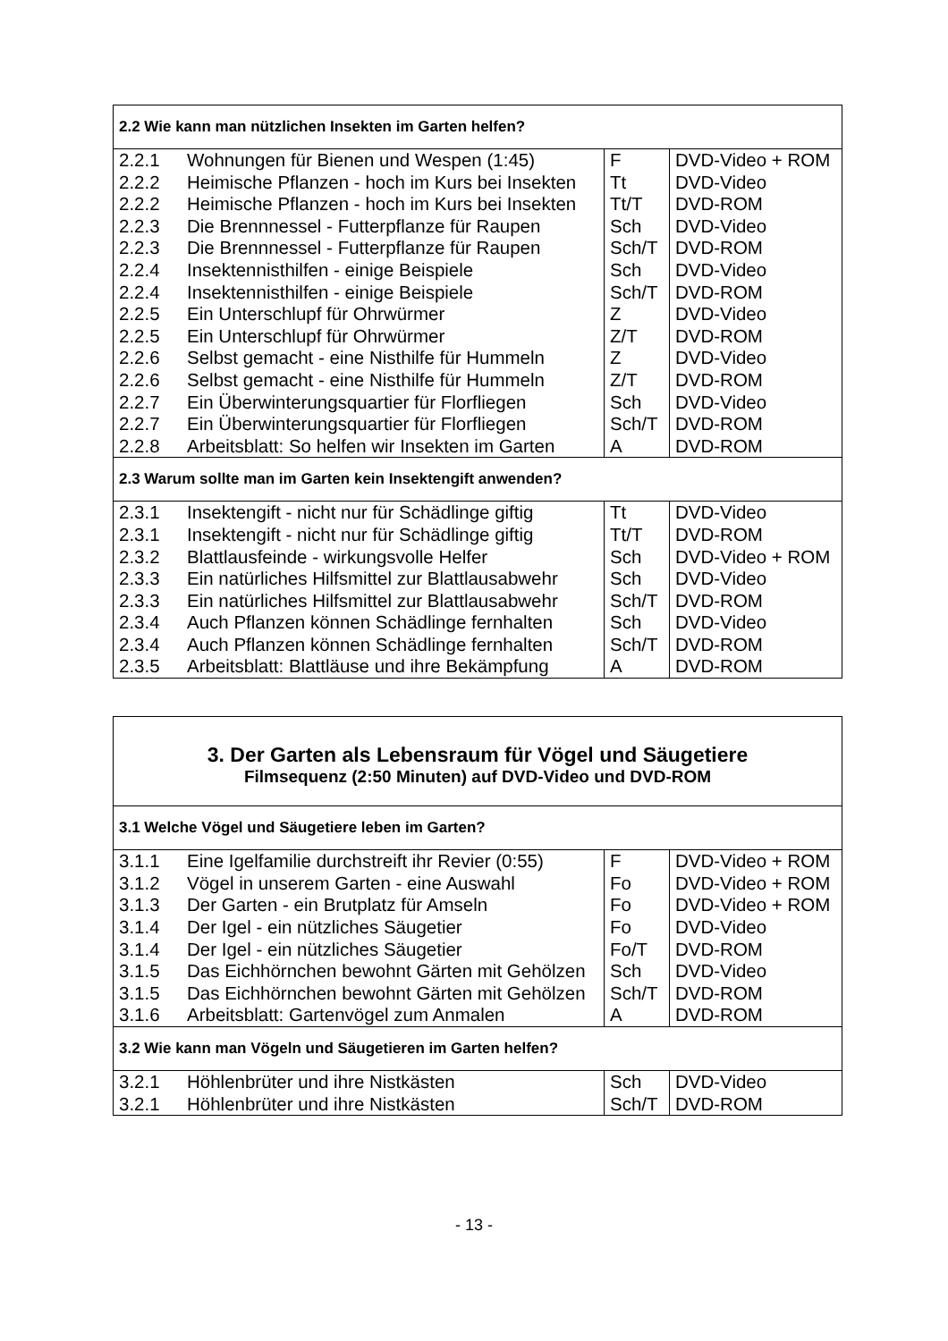| 2.2 Wie kann man nützlichen Insekten im Garten helfen? | | | |
| 2.2.1 | Wohnungen für Bienen und Wespen (1:45) | F | DVD-Video + ROM |
| 2.2.2 | Heimische Pflanzen - hoch im Kurs bei Insekten | Tt | DVD-Video |
| 2.2.2 | Heimische Pflanzen - hoch im Kurs bei Insekten | Tt/T | DVD-ROM |
| 2.2.3 | Die Brennnessel - Futterpflanze für Raupen | Sch | DVD-Video |
| 2.2.3 | Die Brennnessel - Futterpflanze für Raupen | Sch/T | DVD-ROM |
| 2.2.4 | Insektennisthilfen - einige Beispiele | Sch | DVD-Video |
| 2.2.4 | Insektennisthilfen - einige Beispiele | Sch/T | DVD-ROM |
| 2.2.5 | Ein Unterschlupf für Ohrwürmer | Z | DVD-Video |
| 2.2.5 | Ein Unterschlupf für Ohrwürmer | Z/T | DVD-ROM |
| 2.2.6 | Selbst gemacht - eine Nisthilfe für Hummeln | Z | DVD-Video |
| 2.2.6 | Selbst gemacht - eine Nisthilfe für Hummeln | Z/T | DVD-ROM |
| 2.2.7 | Ein Überwinterungsquartier für Florfliegen | Sch | DVD-Video |
| 2.2.7 | Ein Überwinterungsquartier für Florfliegen | Sch/T | DVD-ROM |
| 2.2.8 | Arbeitsblatt: So helfen wir Insekten im Garten | A | DVD-ROM |
| 2.3 Warum sollte man im Garten kein Insektengift anwenden? | | | |
| 2.3.1 | Insektengift - nicht nur für Schädlinge giftig | Tt | DVD-Video |
| 2.3.1 | Insektengift - nicht nur für Schädlinge giftig | Tt/T | DVD-ROM |
| 2.3.2 | Blattlausfeinde - wirkungsvolle Helfer | Sch | DVD-Video + ROM |
| 2.3.3 | Ein natürliches Hilfsmittel zur Blattlausabwehr | Sch | DVD-Video |
| 2.3.3 | Ein natürliches Hilfsmittel zur Blattlausabwehr | Sch/T | DVD-ROM |
| 2.3.4 | Auch Pflanzen können Schädlinge fernhalten | Sch | DVD-Video |
| 2.3.4 | Auch Pflanzen können Schädlinge fernhalten | Sch/T | DVD-ROM |
| 2.3.5 | Arbeitsblatt: Blattläuse und ihre Bekämpfung | A | DVD-ROM |
| 3. Der Garten als Lebensraum für Vögel und Säugetiere Filmsequenz (2:50 Minuten) auf DVD-Video und DVD-ROM | | | |
| 3.1 Welche Vögel und Säugetiere leben im Garten? | | | |
| 3.1.1 | Eine Igelfamilie durchstreift ihr Revier (0:55) | F | DVD-Video + ROM |
| 3.1.2 | Vögel in unserem Garten - eine Auswahl | Fo | DVD-Video + ROM |
| 3.1.3 | Der Garten - ein Brutplatz für Amseln | Fo | DVD-Video + ROM |
| 3.1.4 | Der Igel - ein nützliches Säugetier | Fo | DVD-Video |
| 3.1.4 | Der Igel - ein nützliches Säugetier | Fo/T | DVD-ROM |
| 3.1.5 | Das Eichhörnchen bewohnt Gärten mit Gehölzen | Sch | DVD-Video |
| 3.1.5 | Das Eichhörnchen bewohnt Gärten mit Gehölzen | Sch/T | DVD-ROM |
| 3.1.6 | Arbeitsblatt: Gartenvögel zum Anmalen | A | DVD-ROM |
| 3.2 Wie kann man Vögeln und Säugetieren im Garten helfen? | | | |
| 3.2.1 | Höhlenbrüter und ihre Nistkästen | Sch | DVD-Video |
| 3.2.1 | Höhlenbrüter und ihre Nistkästen | Sch/T | DVD-ROM |
- 13 -